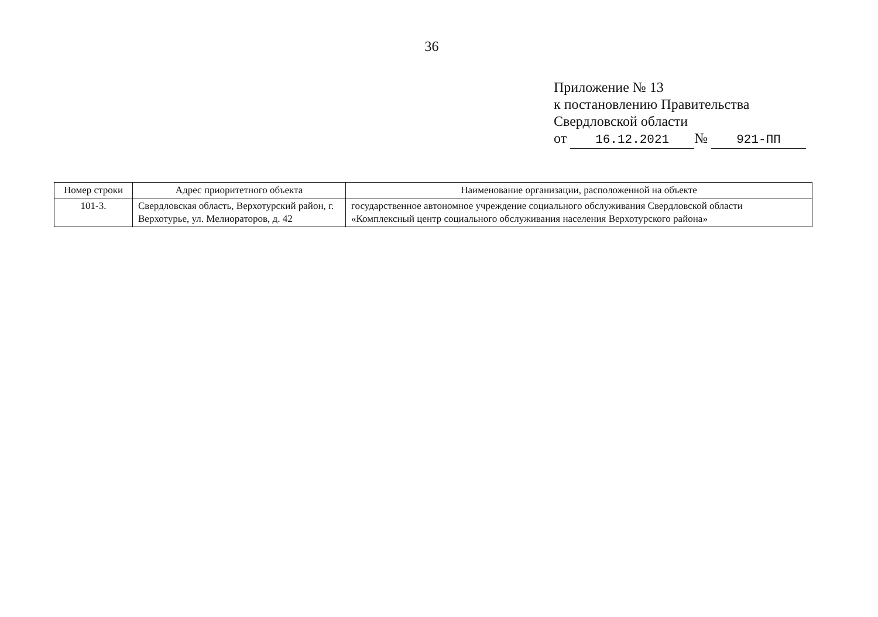36
Приложение № 13
к постановлению Правительства
Свердловской области
от 16.12.2021 № 921-ПП
| Номер строки | Адрес приоритетного объекта | Наименование организации, расположенной на объекте |
| --- | --- | --- |
| 101-3. | Свердловская область, Верхотурский район, г. Верхотурье, ул. Мелиораторов, д. 42 | государственное автономное учреждение социального обслуживания Свердловской области «Комплексный центр социального обслуживания населения Верхотурского района» |